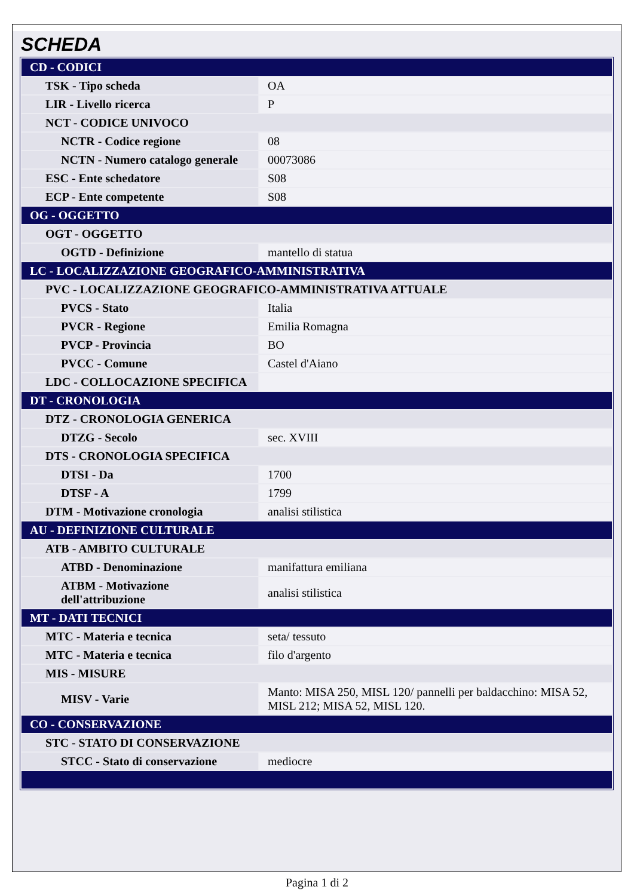SCHEDA
| CD - CODICI | |
| TSK - Tipo scheda | OA |
| LIR - Livello ricerca | P |
| NCT - CODICE UNIVOCO | |
| NCTR - Codice regione | 08 |
| NCTN - Numero catalogo generale | 00073086 |
| ESC - Ente schedatore | S08 |
| ECP - Ente competente | S08 |
| OG - OGGETTO | |
| OGT - OGGETTO | |
| OGTD - Definizione | mantello di statua |
| LC - LOCALIZZAZIONE GEOGRAFICO-AMMINISTRATIVA | |
| PVC - LOCALIZZAZIONE GEOGRAFICO-AMMINISTRATIVA ATTUALE | |
| PVCS - Stato | Italia |
| PVCR - Regione | Emilia Romagna |
| PVCP - Provincia | BO |
| PVCC - Comune | Castel d'Aiano |
| LDC - COLLOCAZIONE SPECIFICA | |
| DT - CRONOLOGIA | |
| DTZ - CRONOLOGIA GENERICA | |
| DTZG - Secolo | sec. XVIII |
| DTS - CRONOLOGIA SPECIFICA | |
| DTSI - Da | 1700 |
| DTSF - A | 1799 |
| DTM - Motivazione cronologia | analisi stilistica |
| AU - DEFINIZIONE CULTURALE | |
| ATB - AMBITO CULTURALE | |
| ATBD - Denominazione | manifattura emiliana |
| ATBM - Motivazione dell'attribuzione | analisi stilistica |
| MT - DATI TECNICI | |
| MTC - Materia e tecnica | seta/ tessuto |
| MTC - Materia e tecnica | filo d'argento |
| MIS - MISURE | |
| MISV - Varie | Manto: MISA 250, MISL 120/ pannelli per baldacchino: MISA 52, MISL 212; MISA 52, MISL 120. |
| CO - CONSERVAZIONE | |
| STC - STATO DI CONSERVAZIONE | |
| STCC - Stato di conservazione | mediocre |
Pagina 1 di 2